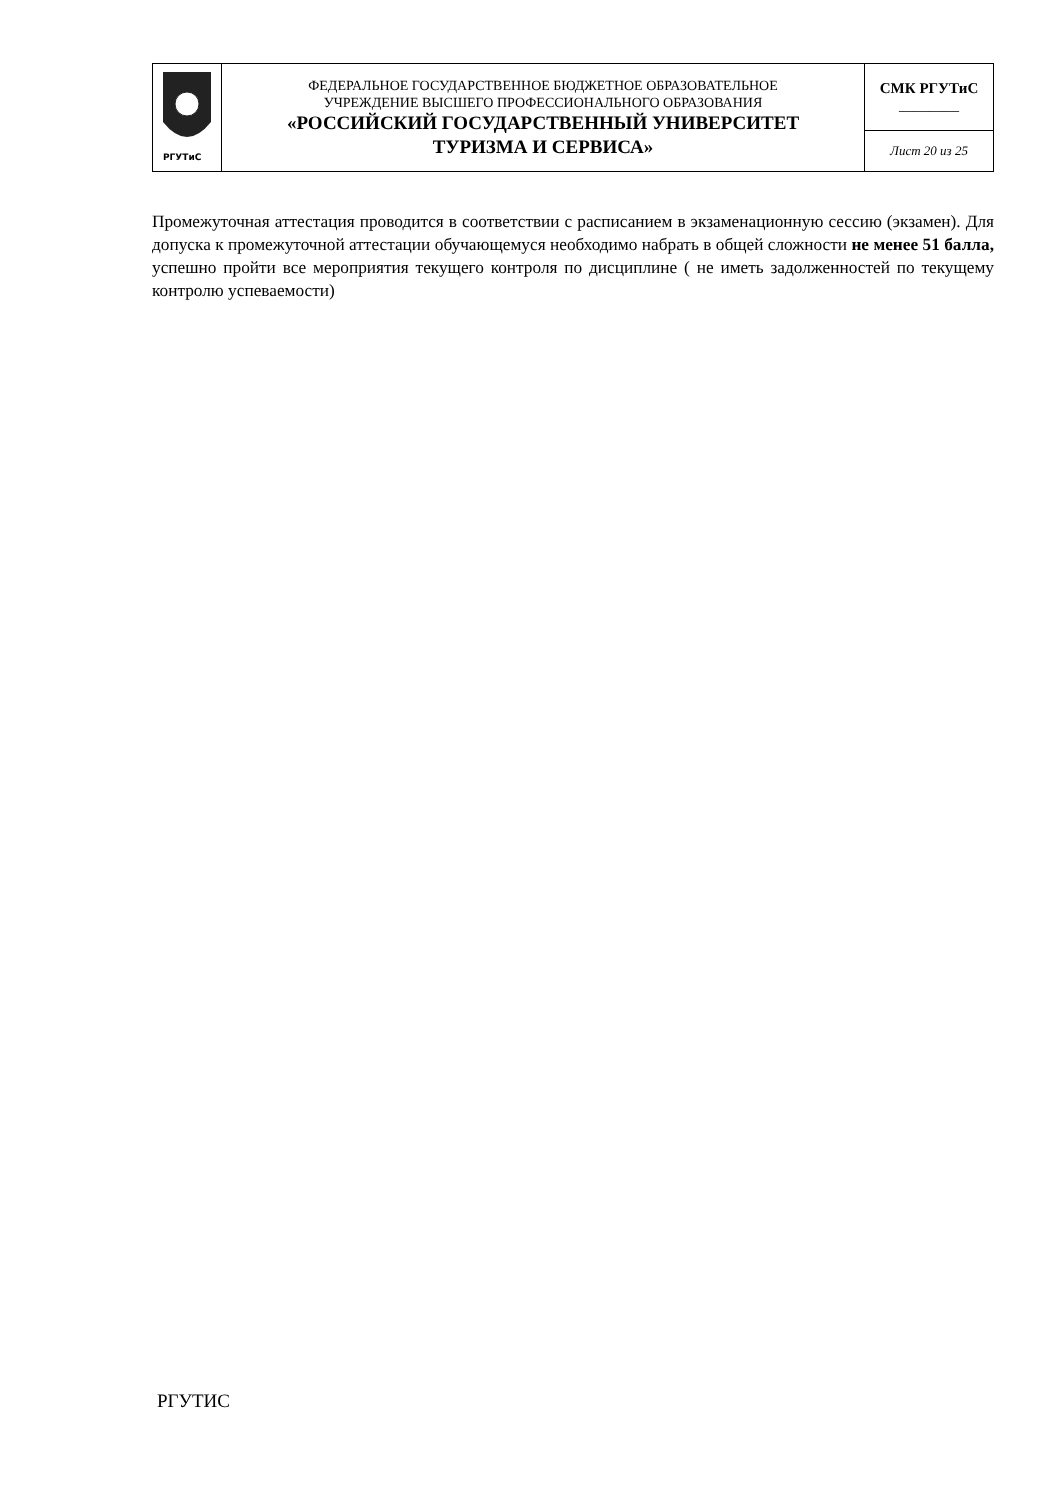| РГУТиС | ФЕДЕРАЛЬНОЕ ГОСУДАРСТВЕННОЕ БЮДЖЕТНОЕ ОБРАЗОВАТЕЛЬНОЕ УЧРЕЖДЕНИЕ ВЫСШЕГО ПРОФЕССИОНАЛЬНОГО ОБРАЗОВАНИЯ «РОССИЙСКИЙ ГОСУДАРСТВЕННЫЙ УНИВЕРСИТЕТ ТУРИЗМА И СЕРВИСА» | СМК РГУТиС ________ |
| | | Лист 20 из 25 |
Промежуточная аттестация проводится в соответствии с расписанием в экзаменационную сессию (экзамен). Для допуска к промежуточной аттестации обучающемуся необходимо набрать в общей сложности не менее 51 балла, успешно пройти все мероприятия текущего контроля по дисциплине ( не иметь задолженностей по текущему контролю успеваемости)
РГУТИС